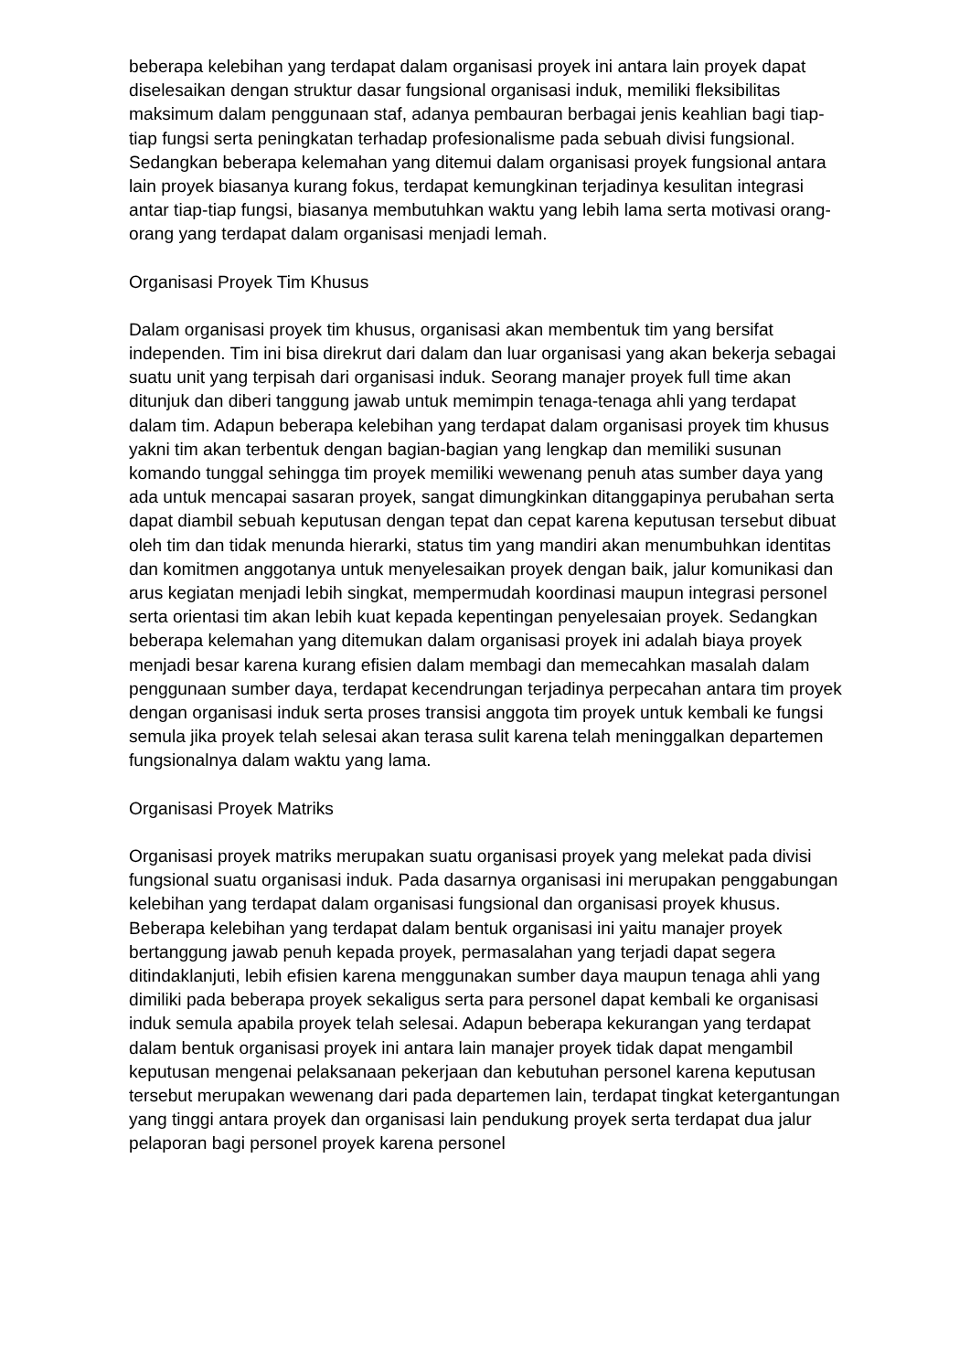beberapa kelebihan yang terdapat dalam organisasi proyek ini antara lain proyek dapat diselesaikan dengan struktur dasar fungsional organisasi induk, memiliki fleksibilitas maksimum dalam penggunaan staf, adanya pembauran berbagai jenis keahlian bagi tiap-tiap fungsi serta peningkatan terhadap profesionalisme pada sebuah divisi fungsional. Sedangkan beberapa kelemahan yang ditemui dalam organisasi proyek fungsional antara lain proyek biasanya kurang fokus, terdapat kemungkinan terjadinya kesulitan integrasi antar tiap-tiap fungsi, biasanya membutuhkan waktu yang lebih lama serta motivasi orang-orang yang terdapat dalam organisasi menjadi lemah.
Organisasi Proyek Tim Khusus
Dalam organisasi proyek tim khusus, organisasi akan membentuk tim yang bersifat independen. Tim ini bisa direkrut dari dalam dan luar organisasi yang akan bekerja sebagai suatu unit yang terpisah dari organisasi induk. Seorang manajer proyek full time akan ditunjuk dan diberi tanggung jawab untuk memimpin tenaga-tenaga ahli yang terdapat dalam tim. Adapun beberapa kelebihan yang terdapat dalam organisasi proyek tim khusus yakni tim akan terbentuk dengan bagian-bagian yang lengkap dan memiliki susunan komando tunggal sehingga tim proyek memiliki wewenang penuh atas sumber daya yang ada untuk mencapai sasaran proyek, sangat dimungkinkan ditanggapinya perubahan serta dapat diambil sebuah keputusan dengan tepat dan cepat karena keputusan tersebut dibuat oleh tim dan tidak menunda hierarki, status tim yang mandiri akan menumbuhkan identitas dan komitmen anggotanya untuk menyelesaikan proyek dengan baik, jalur komunikasi dan arus kegiatan menjadi lebih singkat, mempermudah koordinasi maupun integrasi personel serta orientasi tim akan lebih kuat kepada kepentingan penyelesaian proyek. Sedangkan beberapa kelemahan yang ditemukan dalam organisasi proyek ini adalah biaya proyek menjadi besar karena kurang efisien dalam membagi dan memecahkan masalah dalam penggunaan sumber daya, terdapat kecendrungan terjadinya perpecahan antara tim proyek dengan organisasi induk serta proses transisi anggota tim proyek untuk kembali ke fungsi semula jika proyek telah selesai akan terasa sulit karena telah meninggalkan departemen fungsionalnya dalam waktu yang lama.
Organisasi Proyek Matriks
Organisasi proyek matriks merupakan suatu organisasi proyek yang melekat pada divisi fungsional suatu organisasi induk. Pada dasarnya organisasi ini merupakan penggabungan kelebihan yang terdapat dalam organisasi fungsional dan organisasi proyek khusus. Beberapa kelebihan yang terdapat dalam bentuk organisasi ini yaitu manajer proyek bertanggung jawab penuh kepada proyek, permasalahan yang terjadi dapat segera ditindaklanjuti, lebih efisien karena menggunakan sumber daya maupun tenaga ahli yang dimiliki pada beberapa proyek sekaligus serta para personel dapat kembali ke organisasi induk semula apabila proyek telah selesai. Adapun beberapa kekurangan yang terdapat dalam bentuk organisasi proyek ini antara lain manajer proyek tidak dapat mengambil keputusan mengenai pelaksanaan pekerjaan dan kebutuhan personel karena keputusan tersebut merupakan wewenang dari pada departemen lain, terdapat tingkat ketergantungan yang tinggi antara proyek dan organisasi lain pendukung proyek serta terdapat dua jalur pelaporan bagi personel proyek karena personel